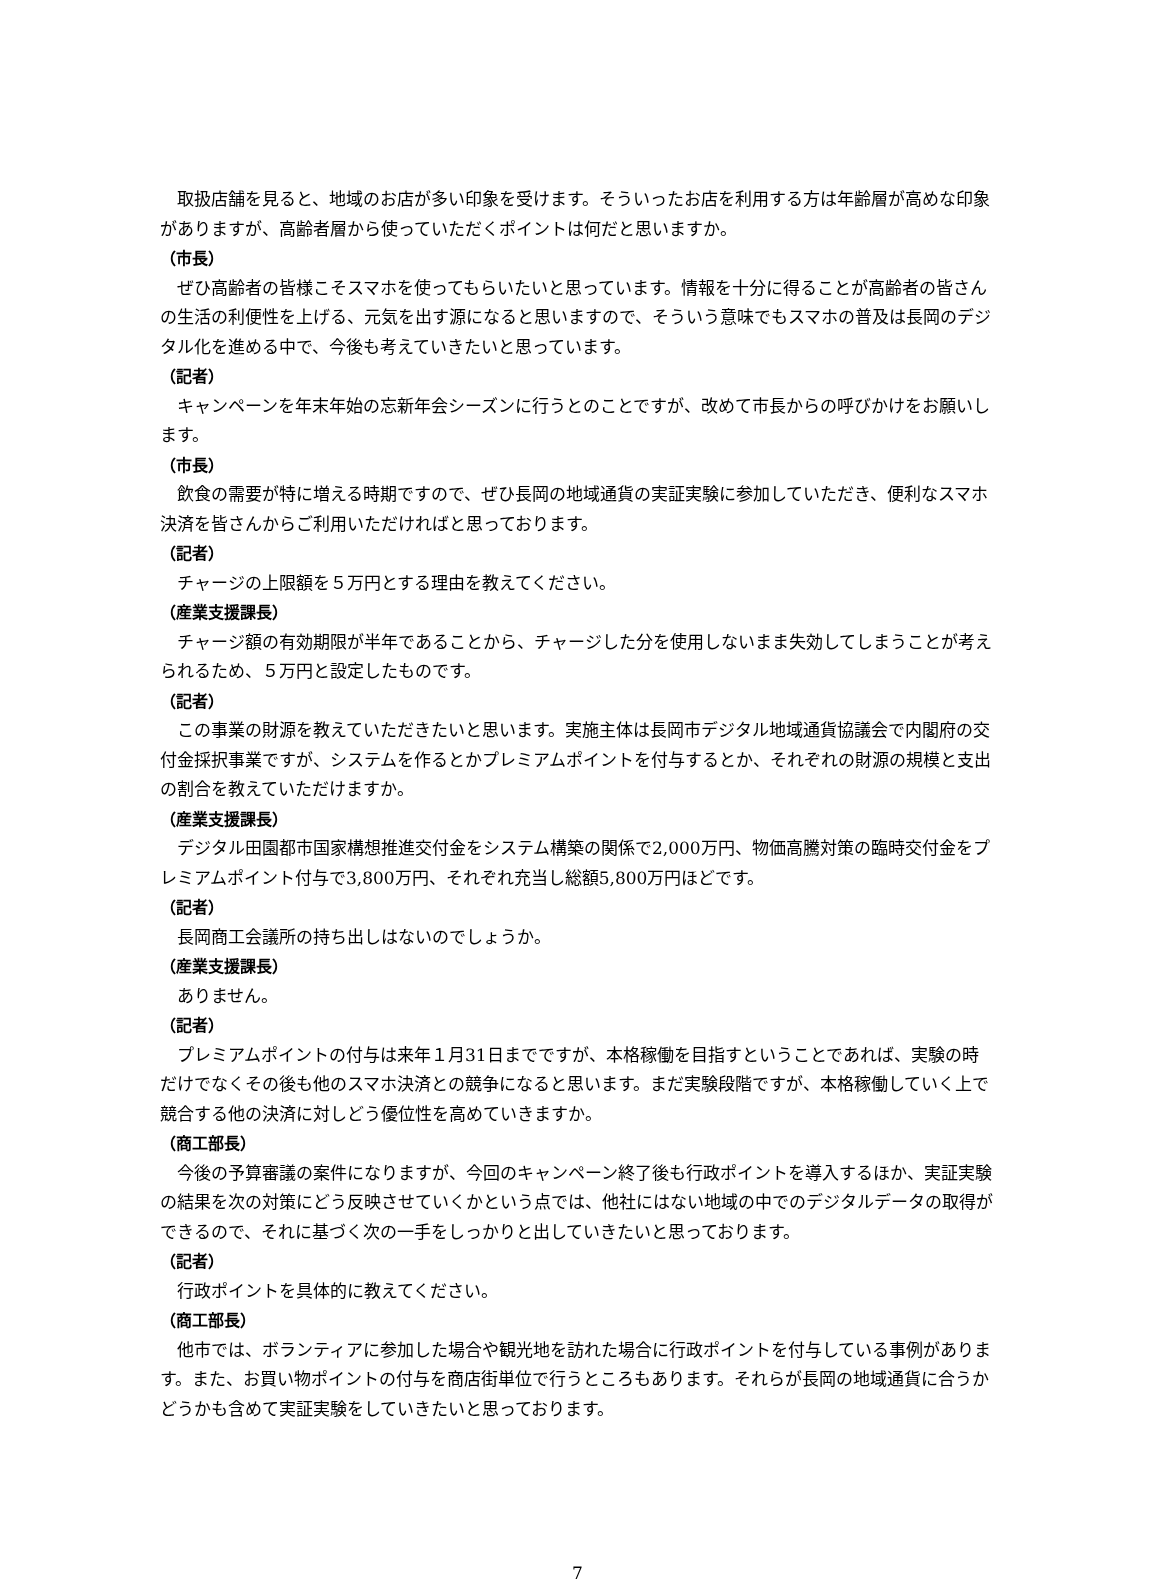取扱店舗を見ると、地域のお店が多い印象を受けます。そういったお店を利用する方は年齢層が高めな印象がありますが、高齢者層から使っていただくポイントは何だと思いますか。
（市長）
ぜひ高齢者の皆様こそスマホを使ってもらいたいと思っています。情報を十分に得ることが高齢者の皆さんの生活の利便性を上げる、元気を出す源になると思いますので、そういう意味でもスマホの普及は長岡のデジタル化を進める中で、今後も考えていきたいと思っています。
（記者）
キャンペーンを年末年始の忘新年会シーズンに行うとのことですが、改めて市長からの呼びかけをお願いします。
（市長）
飲食の需要が特に増える時期ですので、ぜひ長岡の地域通貨の実証実験に参加していただき、便利なスマホ決済を皆さんからご利用いただければと思っております。
（記者）
チャージの上限額を５万円とする理由を教えてください。
（産業支援課長）
チャージ額の有効期限が半年であることから、チャージした分を使用しないまま失効してしまうことが考えられるため、５万円と設定したものです。
（記者）
この事業の財源を教えていただきたいと思います。実施主体は長岡市デジタル地域通貨協議会で内閣府の交付金採択事業ですが、システムを作るとかプレミアムポイントを付与するとか、それぞれの財源の規模と支出の割合を教えていただけますか。
（産業支援課長）
デジタル田園都市国家構想推進交付金をシステム構築の関係で2,000万円、物価高騰対策の臨時交付金をプレミアムポイント付与で3,800万円、それぞれ充当し総額5,800万円ほどです。
（記者）
長岡商工会議所の持ち出しはないのでしょうか。
（産業支援課長）
ありません。
（記者）
プレミアムポイントの付与は来年１月31日までですが、本格稼働を目指すということであれば、実験の時だけでなくその後も他のスマホ決済との競争になると思います。まだ実験段階ですが、本格稼働していく上で競合する他の決済に対しどう優位性を高めていきますか。
（商工部長）
今後の予算審議の案件になりますが、今回のキャンペーン終了後も行政ポイントを導入するほか、実証実験の結果を次の対策にどう反映させていくかという点では、他社にはない地域の中でのデジタルデータの取得ができるので、それに基づく次の一手をしっかりと出していきたいと思っております。
（記者）
行政ポイントを具体的に教えてください。
（商工部長）
他市では、ボランティアに参加した場合や観光地を訪れた場合に行政ポイントを付与している事例があります。また、お買い物ポイントの付与を商店街単位で行うところもあります。それらが長岡の地域通貨に合うかどうかも含めて実証実験をしていきたいと思っております。
7